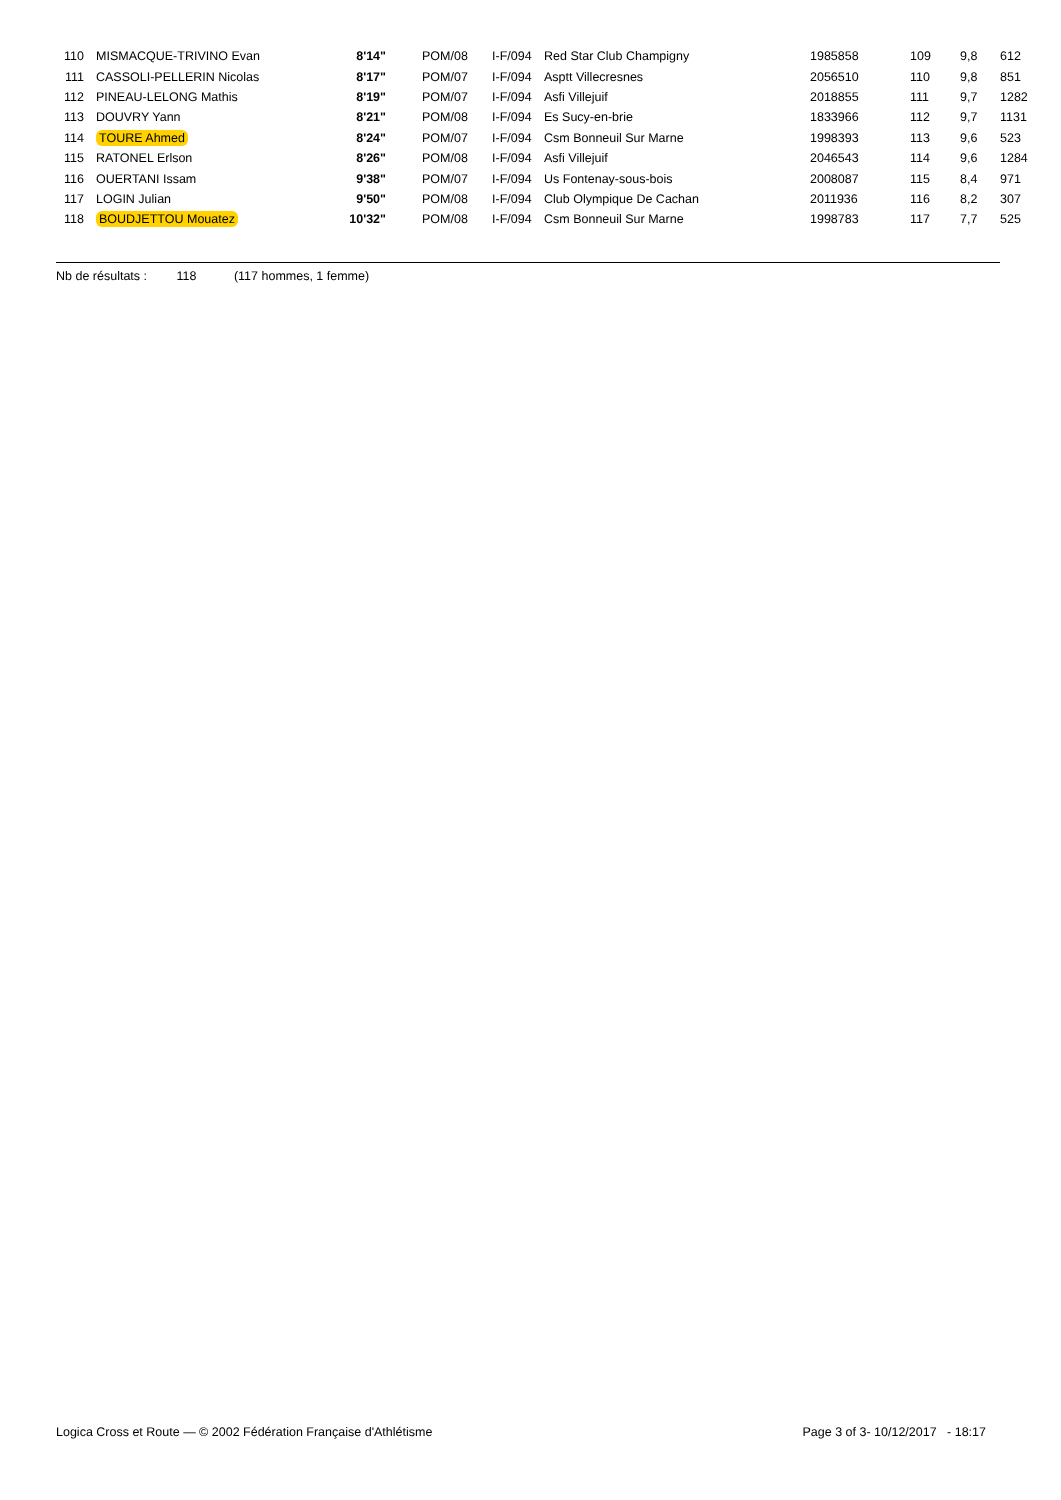| 110 | | MISMACQUE-TRIVINO Evan | 8'14" | | POM/08 | I-F/094 | Red Star Club Champigny | 1985858 | 109 | 9,8 | 612 |
| 111 | | CASSOLI-PELLERIN Nicolas | 8'17" | | POM/07 | I-F/094 | Asptt Villecresnes | 2056510 | 110 | 9,8 | 851 |
| 112 | | PINEAU-LELONG Mathis | 8'19" | | POM/07 | I-F/094 | Asfi Villejuif | 2018855 | 111 | 9,7 | 1282 |
| 113 | | DOUVRY Yann | 8'21" | | POM/08 | I-F/094 | Es Sucy-en-brie | 1833966 | 112 | 9,7 | 1131 |
| 114 | | TOURE Ahmed | 8'24" | | POM/07 | I-F/094 | Csm Bonneuil Sur Marne | 1998393 | 113 | 9,6 | 523 |
| 115 | | RATONEL Erlson | 8'26" | | POM/08 | I-F/094 | Asfi Villejuif | 2046543 | 114 | 9,6 | 1284 |
| 116 | | OUERTANI Issam | 9'38" | | POM/07 | I-F/094 | Us Fontenay-sous-bois | 2008087 | 115 | 8,4 | 971 |
| 117 | | LOGIN Julian | 9'50" | | POM/08 | I-F/094 | Club Olympique De Cachan | 2011936 | 116 | 8,2 | 307 |
| 118 | | BOUDJETTOU Mouatez | 10'32" | | POM/08 | I-F/094 | Csm Bonneuil Sur Marne | 1998783 | 117 | 7,7 | 525 |
Nb de résultats : 118 (117 hommes, 1 femme)
Logica Cross et Route — © 2002 Fédération Française d'Athlétisme Page 3 of 3- 10/12/2017 - 18:17